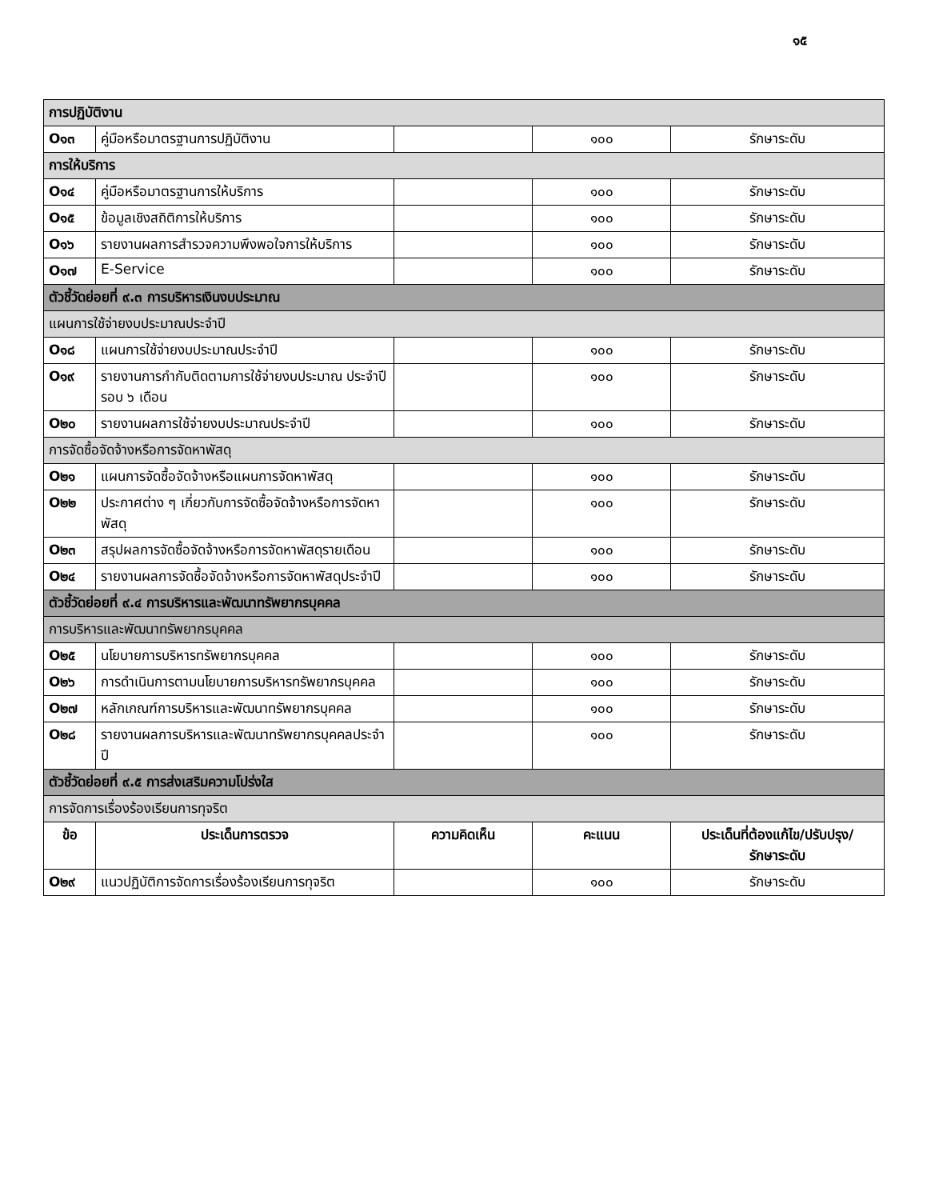๑๕
| การปฏิบัติงาน | | | | |
| O๑๓ | คู่มือหรือมาตรฐานการปฏิบัติงาน | | ๑๐๐ | รักษาระดับ |
| การให้บริการ | | | | |
| O๑๔ | คู่มือหรือมาตรฐานการให้บริการ | | ๑๐๐ | รักษาระดับ |
| O๑๕ | ข้อมูลเชิงสถิติการให้บริการ | | ๑๐๐ | รักษาระดับ |
| O๑๖ | รายงานผลการสำรวจความพึงพอใจการให้บริการ | | ๑๐๐ | รักษาระดับ |
| O๑๗ | E-Service | | ๑๐๐ | รักษาระดับ |
| ตัวชี้วัดย่อยที่ ๙.๓ การบริหารเงินงบประมาณ | | | | |
| แผนการใช้จ่ายงบประมาณประจำปี | | | | |
| O๑๘ | แผนการใช้จ่ายงบประมาณประจำปี | | ๑๐๐ | รักษาระดับ |
| O๑๙ | รายงานการกำกับติดตามการใช้จ่ายงบประมาณ ประจำปี รอบ ๖ เดือน | | ๑๐๐ | รักษาระดับ |
| O๒๐ | รายงานผลการใช้จ่ายงบประมาณประจำปี | | ๑๐๐ | รักษาระดับ |
| การจัดซื้อจัดจ้างหรือการจัดหาพัสดุ | | | | |
| O๒๑ | แผนการจัดซื้อจัดจ้างหรือแผนการจัดหาพัสดุ | | ๑๐๐ | รักษาระดับ |
| O๒๒ | ประกาศต่าง ๆ เกี่ยวกับการจัดซื้อจัดจ้างหรือการจัดหาพัสดุ | | ๑๐๐ | รักษาระดับ |
| O๒๓ | สรุปผลการจัดซื้อจัดจ้างหรือการจัดหาพัสดุรายเดือน | | ๑๐๐ | รักษาระดับ |
| O๒๔ | รายงานผลการจัดซื้อจัดจ้างหรือการจัดหาพัสดุประจำปี | | ๑๐๐ | รักษาระดับ |
| ตัวชี้วัดย่อยที่ ๙.๔ การบริหารและพัฒนาทรัพยากรบุคคล | | | | |
| การบริหารและพัฒนาทรัพยากรบุคคล | | | | |
| O๒๕ | นโยบายการบริหารทรัพยากรบุคคล | | ๑๐๐ | รักษาระดับ |
| O๒๖ | การดำเนินการตามนโยบายการบริหารทรัพยากรบุคคล | | ๑๐๐ | รักษาระดับ |
| O๒๗ | หลักเกณฑ์การบริหารและพัฒนาทรัพยากรบุคคล | | ๑๐๐ | รักษาระดับ |
| O๒๘ | รายงานผลการบริหารและพัฒนาทรัพยากรบุคคลประจำปี | | ๑๐๐ | รักษาระดับ |
| ตัวชี้วัดย่อยที่ ๙.๕ การส่งเสริมความโปร่งใส | | | | |
| การจัดการเรื่องร้องเรียนการทุจริต | | | | |
| ข้อ | ประเด็นการตรวจ | ความคิดเห็น | คะแนน | ประเด็นที่ต้องแก้ไข/ปรับปรุง/ รักษาระดับ |
| O๒๙ | แนวปฏิบัติการจัดการเรื่องร้องเรียนการทุจริต | | ๑๐๐ | รักษาระดับ |